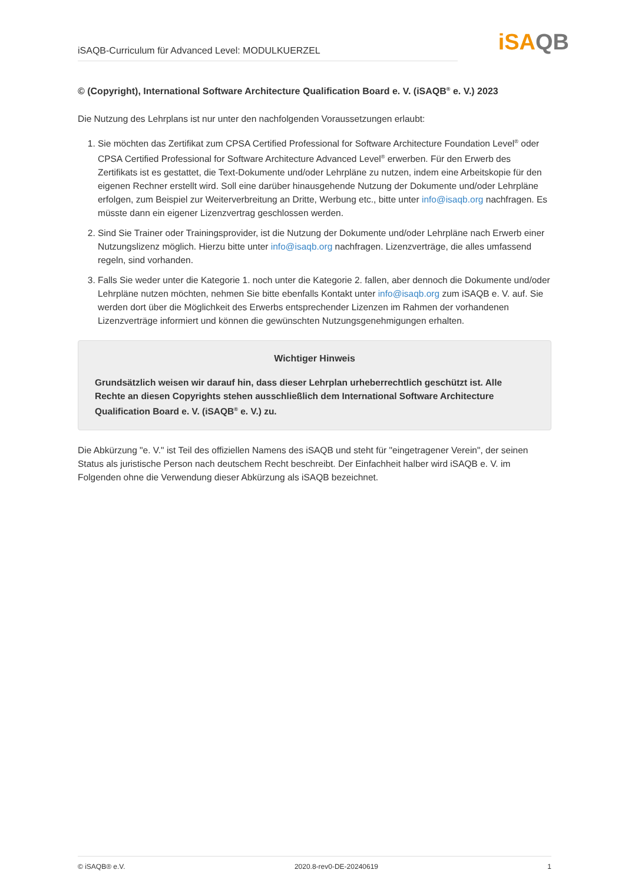iSAQB-Curriculum für Advanced Level: MODULKUERZEL
iSAQB
© (Copyright), International Software Architecture Qualification Board e. V. (iSAQB<sup>®</sup> e. V.) 2023
Die Nutzung des Lehrplans ist nur unter den nachfolgenden Voraussetzungen erlaubt:
1. Sie möchten das Zertifikat zum CPSA Certified Professional for Software Architecture Foundation Level<sup>®</sup> oder CPSA Certified Professional for Software Architecture Advanced Level<sup>®</sup> erwerben. Für den Erwerb des Zertifikats ist es gestattet, die Text-Dokumente und/oder Lehrpläne zu nutzen, indem eine Arbeitskopie für den eigenen Rechner erstellt wird. Soll eine darüber hinausgehende Nutzung der Dokumente und/oder Lehrpläne erfolgen, zum Beispiel zur Weiterverbreitung an Dritte, Werbung etc., bitte unter info@isaqb.org nachfragen. Es müsste dann ein eigener Lizenzvertrag geschlossen werden.
2. Sind Sie Trainer oder Trainingsprovider, ist die Nutzung der Dokumente und/oder Lehrpläne nach Erwerb einer Nutzungslizenz möglich. Hierzu bitte unter info@isaqb.org nachfragen. Lizenzverträge, die alles umfassend regeln, sind vorhanden.
3. Falls Sie weder unter die Kategorie 1. noch unter die Kategorie 2. fallen, aber dennoch die Dokumente und/oder Lehrpläne nutzen möchten, nehmen Sie bitte ebenfalls Kontakt unter info@isaqb.org zum iSAQB e. V. auf. Sie werden dort über die Möglichkeit des Erwerbs entsprechender Lizenzen im Rahmen der vorhandenen Lizenzverträge informiert und können die gewünschten Nutzungsgenehmigungen erhalten.
Wichtiger Hinweis
Grundsätzlich weisen wir darauf hin, dass dieser Lehrplan urheberrechtlich geschützt ist. Alle Rechte an diesen Copyrights stehen ausschließlich dem International Software Architecture Qualification Board e. V. (iSAQB<sup>®</sup> e. V.) zu.
Die Abkürzung "e. V." ist Teil des offiziellen Namens des iSAQB und steht für "eingetragener Verein", der seinen Status als juristische Person nach deutschem Recht beschreibt. Der Einfachheit halber wird iSAQB e. V. im Folgenden ohne die Verwendung dieser Abkürzung als iSAQB bezeichnet.
© iSAQB® e.V. 2020.8-rev0-DE-20240619 1